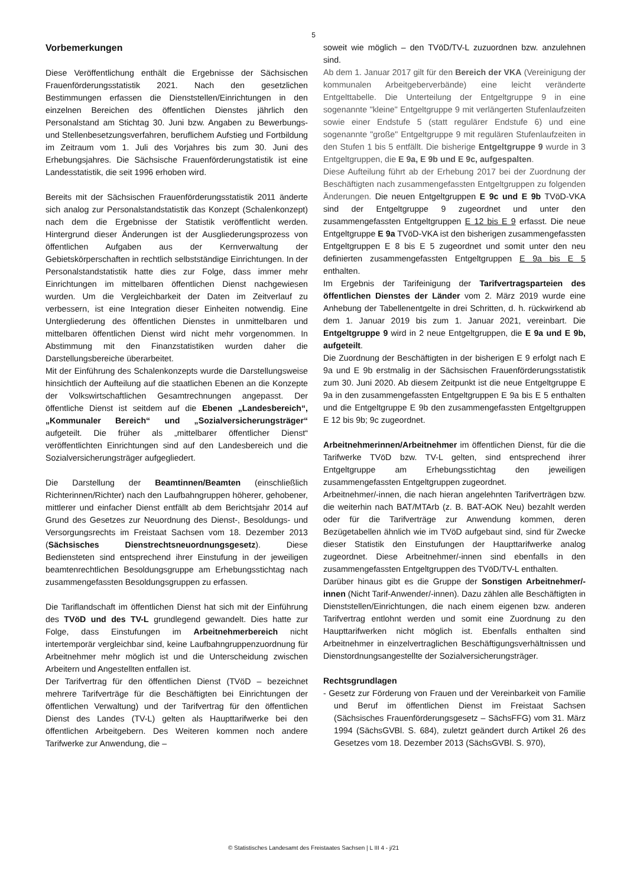5
Vorbemerkungen
Diese Veröffentlichung enthält die Ergebnisse der Sächsischen Frauenförderungsstatistik 2021. Nach den gesetzlichen Bestimmungen erfassen die Dienststellen/Einrichtungen in den einzelnen Bereichen des öffentlichen Dienstes jährlich den Personalstand am Stichtag 30. Juni bzw. Angaben zu Bewerbungs- und Stellenbesetzungsverfahren, beruflichem Aufstieg und Fortbildung im Zeitraum vom 1. Juli des Vorjahres bis zum 30. Juni des Erhebungsjahres. Die Sächsische Frauenförderungstatistik ist eine Landesstatistik, die seit 1996 erhoben wird.
Bereits mit der Sächsischen Frauenförderungsstatistik 2011 änderte sich analog zur Personalstandstatistik das Konzept (Schalenkonzept) nach dem die Ergebnisse der Statistik veröffentlicht werden. Hintergrund dieser Änderungen ist der Ausgliederungsprozess von öffentlichen Aufgaben aus der Kernverwaltung der Gebietskörperschaften in rechtlich selbstständige Einrichtungen. In der Personalstandstatistik hatte dies zur Folge, dass immer mehr Einrichtungen im mittelbaren öffentlichen Dienst nachgewiesen wurden. Um die Vergleichbarkeit der Daten im Zeitverlauf zu verbessern, ist eine Integration dieser Einheiten notwendig. Eine Untergliederung des öffentlichen Dienstes in unmittelbaren und mittelbaren öffentlichen Dienst wird nicht mehr vorgenommen. In Abstimmung mit den Finanzstatistiken wurden daher die Darstellungsbereiche überarbeitet.
Mit der Einführung des Schalenkonzepts wurde die Darstellungsweise hinsichtlich der Aufteilung auf die staatlichen Ebenen an die Konzepte der Volkswirtschaftlichen Gesamtrechnungen angepasst. Der öffentliche Dienst ist seitdem auf die Ebenen „Landesbereich“, „Kommunaler Bereich“ und „Sozialversicherungsträger“ aufgeteilt. Die früher als „mittelbarer öffentlicher Dienst“ veröffentlichten Einrichtungen sind auf den Landesbereich und die Sozialversicherungsträger aufgegliedert.
Die Darstellung der Beamtinnen/Beamten (einschließlich Richterinnen/Richter) nach den Laufbahngruppen höherer, gehobener, mittlerer und einfacher Dienst entfällt ab dem Berichtsjahr 2014 auf Grund des Gesetzes zur Neuordnung des Dienst-, Besoldungs- und Versorgungsrechts im Freistaat Sachsen vom 18. Dezember 2013 (Sächsisches Dienstrechtsneuordnungsgesetz). Diese Bediensteten sind entsprechend ihrer Einstufung in der jeweiligen beamtenrechtlichen Besoldungsgruppe am Erhebungsstichtag nach zusammengefassten Besoldungsgruppen zu erfassen.
Die Tariflandschaft im öffentlichen Dienst hat sich mit der Einführung des TVöD und des TV-L grundlegend gewandelt. Dies hatte zur Folge, dass Einstufungen im Arbeitnehmerbereich nicht intertemporär vergleichbar sind, keine Laufbahngruppenzuordnung für Arbeitnehmer mehr möglich ist und die Unterscheidung zwischen Arbeitern und Angestellten entfallen ist.
Der Tarifvertrag für den öffentlichen Dienst (TVöD – bezeichnet mehrere Tarifverträge für die Beschäftigten bei Einrichtungen der öffentlichen Verwaltung) und der Tarifvertrag für den öffentlichen Dienst des Landes (TV-L) gelten als Haupttarifwerke bei den öffentlichen Arbeitgebern. Des Weiteren kommen noch andere Tarifwerke zur Anwendung, die –
soweit wie möglich – den TVöD/TV-L zuzuordnen bzw. anzulehnen sind.
Ab dem 1. Januar 2017 gilt für den Bereich der VKA (Vereinigung der kommunalen Arbeitgeberverbände) eine leicht veränderte Entgelttabelle. Die Unterteilung der Entgeltgruppe 9 in eine sogenannte "kleine" Entgeltgruppe 9 mit verlängerten Stufenlaufzeiten sowie einer Endstufe 5 (statt regulärer Endstufe 6) und eine sogenannte "große" Entgeltgruppe 9 mit regulären Stufenlaufzeiten in den Stufen 1 bis 5 entfällt. Die bisherige Entgeltgruppe 9 wurde in 3 Entgeltgruppen, die E 9a, E 9b und E 9c, aufgespalten.
Diese Aufteilung führt ab der Erhebung 2017 bei der Zuordnung der Beschäftigten nach zusammengefassten Entgeltgruppen zu folgenden Änderungen. Die neuen Entgeltgruppen E 9c und E 9b TVöD-VKA sind der Entgeltgruppe 9 zugeordnet und unter den zusammengefassten Entgeltgruppen E 12 bis E 9 erfasst. Die neue Entgeltgruppe E 9a TVöD-VKA ist den bisherigen zusammengefassten Entgeltgruppen E 8 bis E 5 zugeordnet und somit unter den neu definierten zusammengefassten Entgeltgruppen E 9a bis E 5 enthalten.
Im Ergebnis der Tarifeinigung der Tarifvertragsparteien des öffentlichen Dienstes der Länder vom 2. März 2019 wurde eine Anhebung der Tabellenentgelte in drei Schritten, d. h. rückwirkend ab dem 1. Januar 2019 bis zum 1. Januar 2021, vereinbart. Die Entgeltgruppe 9 wird in 2 neue Entgeltgruppen, die E 9a und E 9b, aufgeteilt.
Die Zuordnung der Beschäftigten in der bisherigen E 9 erfolgt nach E 9a und E 9b erstmalig in der Sächsischen Frauenförderungsstatistik zum 30. Juni 2020. Ab diesem Zeitpunkt ist die neue Entgeltgruppe E 9a in den zusammengefassten Entgeltgruppen E 9a bis E 5 enthalten und die Entgeltgruppe E 9b den zusammengefassten Entgeltgruppen E 12 bis 9b; 9c zugeordnet.
Arbeitnehmerinnen/Arbeitnehmer im öffentlichen Dienst, für die die Tarifwerke TVöD bzw. TV-L gelten, sind entsprechend ihrer Entgeltgruppe am Erhebungsstichtag den jeweiligen zusammengefassten Entgeltgruppen zugeordnet.
Arbeitnehmer/-innen, die nach hieran angelehnten Tarifverträgen bzw. die weiterhin nach BAT/MTArb (z. B. BAT-AOK Neu) bezahlt werden oder für die Tarifverträge zur Anwendung kommen, deren Bezügetabellen ähnlich wie im TVöD aufgebaut sind, sind für Zwecke dieser Statistik den Einstufungen der Haupttarifwerke analog zugeordnet. Diese Arbeitnehmer/-innen sind ebenfalls in den zusammengefassten Entgeltgruppen des TVöD/TV-L enthalten.
Darüber hinaus gibt es die Gruppe der Sonstigen Arbeitnehmer/-innen (Nicht Tarif-Anwender/-innen). Dazu zählen alle Beschäftigten in Dienststellen/Einrichtungen, die nach einem eigenen bzw. anderen Tarifvertrag entlohnt werden und somit eine Zuordnung zu den Haupttarifwerken nicht möglich ist. Ebenfalls enthalten sind Arbeitnehmer in einzelvertraglichen Beschäftigungsverhältnissen und Dienstordnungsangestellte der Sozialversicherungsträger.
Rechtsgrundlagen
- Gesetz zur Förderung von Frauen und der Vereinbarkeit von Familie und Beruf im öffentlichen Dienst im Freistaat Sachsen (Sächsisches Frauenförderungsgesetz – SächsFFG) vom 31. März 1994 (SächsGVBl. S. 684), zuletzt geändert durch Artikel 26 des Gesetzes vom 18. Dezember 2013 (SächsGVBl. S. 970),
© Statistisches Landesamt des Freistaates Sachsen | L III 4 - j/21